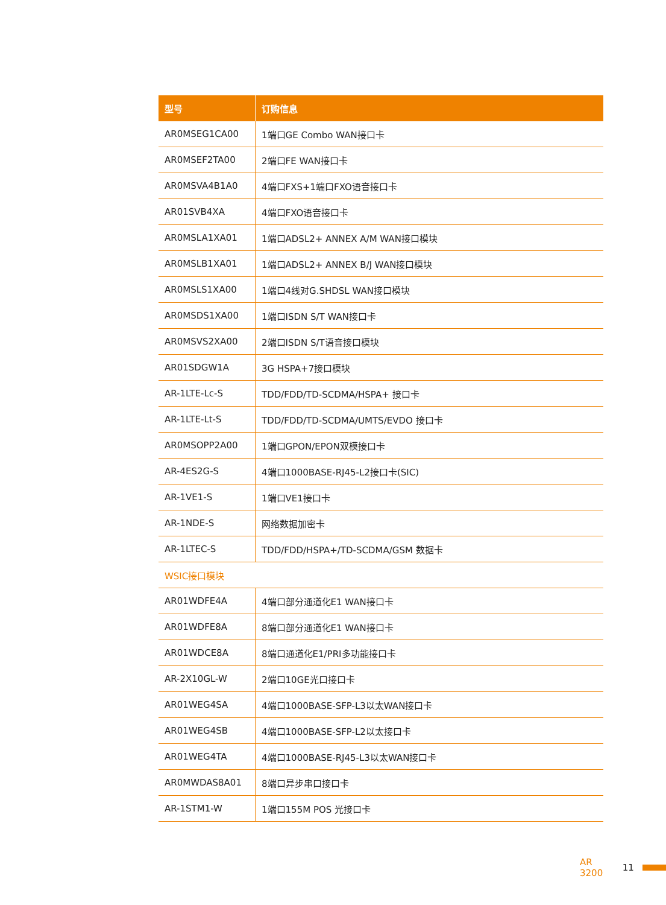| 型号 | 订购信息 |
| --- | --- |
| AR0MSEG1CA00 | 1端口GE Combo WAN接口卡 |
| AR0MSEF2TA00 | 2端口FE WAN接口卡 |
| AR0MSVA4B1A0 | 4端口FXS+1端口FXO语音接口卡 |
| AR01SVB4XA | 4端口FXO语音接口卡 |
| AR0MSLA1XA01 | 1端口ADSL2+ ANNEX A/M WAN接口模块 |
| AR0MSLB1XA01 | 1端口ADSL2+ ANNEX B/J WAN接口模块 |
| AR0MSLS1XA00 | 1端口4线对G.SHDSL WAN接口模块 |
| AR0MSDS1XA00 | 1端口ISDN S/T WAN接口卡 |
| AR0MSVS2XA00 | 2端口ISDN S/T语音接口模块 |
| AR01SDGW1A | 3G HSPA+7接口模块 |
| AR-1LTE-Lc-S | TDD/FDD/TD-SCDMA/HSPA+ 接口卡 |
| AR-1LTE-Lt-S | TDD/FDD/TD-SCDMA/UMTS/EVDO 接口卡 |
| AR0MSOPP2A00 | 1端口GPON/EPON双模接口卡 |
| AR-4ES2G-S | 4端口1000BASE-RJ45-L2接口卡(SIC) |
| AR-1VE1-S | 1端口VE1接口卡 |
| AR-1NDE-S | 网络数据加密卡 |
| AR-1LTEC-S | TDD/FDD/HSPA+/TD-SCDMA/GSM 数据卡 |
| WSIC接口模块 | |
| AR01WDFE4A | 4端口部分通道化E1 WAN接口卡 |
| AR01WDFE8A | 8端口部分通道化E1 WAN接口卡 |
| AR01WDCE8A | 8端口通道化E1/PRI多功能接口卡 |
| AR-2X10GL-W | 2端口10GE光口接口卡 |
| AR01WEG4SA | 4端口1000BASE-SFP-L3以太WAN接口卡 |
| AR01WEG4SB | 4端口1000BASE-SFP-L2以太接口卡 |
| AR01WEG4TA | 4端口1000BASE-RJ45-L3以太WAN接口卡 |
| AR0MWDAS8A01 | 8端口异步串口接口卡 |
| AR-1STM1-W | 1端口155M POS 光接口卡 |
AR 3200 11